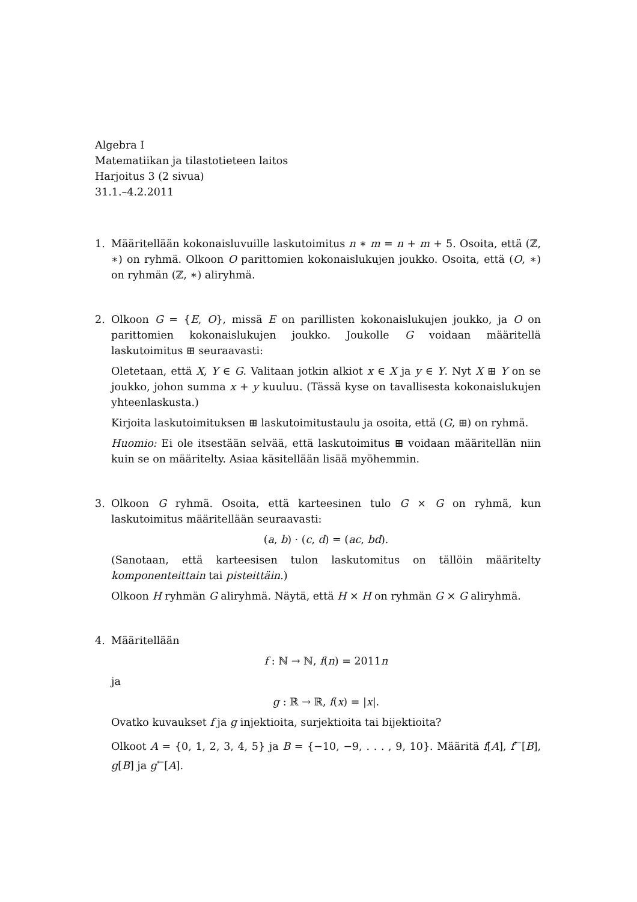Algebra I
Matematiikan ja tilastotieteen laitos
Harjoitus 3 (2 sivua)
31.1.–4.2.2011
1. Määritellään kokonaisluvuille laskutoimitus n ∗ m = n + m + 5. Osoita, että (ℤ, ∗) on ryhmä. Olkoon O parittomien kokonaislukujen joukko. Osoita, että (O, ∗) on ryhmän (ℤ, ∗) aliryhmä.
2. Olkoon G = {E, O}, missä E on parillisten kokonaislukujen joukko, ja O on parittomien kokonaislukujen joukko. Joukolle G voidaan määritellä laskutoimitus ⊞ seuraavasti:
Oletetaan, että X, Y ∈ G. Valitaan jotkin alkiot x ∈ X ja y ∈ Y. Nyt X ⊞ Y on se joukko, johon summa x + y kuuluu. (Tässä kyse on tavallisesta kokonaislukujen yhteenlaskusta.)
Kirjoita laskutoimituksen ⊞ laskutoimitustaulu ja osoita, että (G, ⊞) on ryhmä.
Huomio: Ei ole itsestään selvää, että laskutoimitus ⊞ voidaan määritellän niin kuin se on määritelty. Asiaa käsitellään lisää myöhemmin.
3. Olkoon G ryhmä. Osoita, että karteesinen tulo G × G on ryhmä, kun laskutoimitus määritellään seuraavasti:
(a, b) · (c, d) = (ac, bd).
(Sanotaan, että karteesisen tulon laskutomitus on tällöin määritelty komponenteittain tai pisteittäin.)
Olkoon H ryhmän G aliryhmä. Näytä, että H × H on ryhmän G × G aliryhmä.
4. Määritellään
f : ℕ → ℕ, f(n) = 2011n
ja
g : ℝ → ℝ, f(x) = |x|.
Ovatko kuvaukset f ja g injektioita, surjektioita tai bijektioita?
Olkoot A = {0, 1, 2, 3, 4, 5} ja B = {−10, −9, . . . , 9, 10}. Määritä f[A], f<sup>←</sup>[B], g[B] ja g<sup>←</sup>[A].